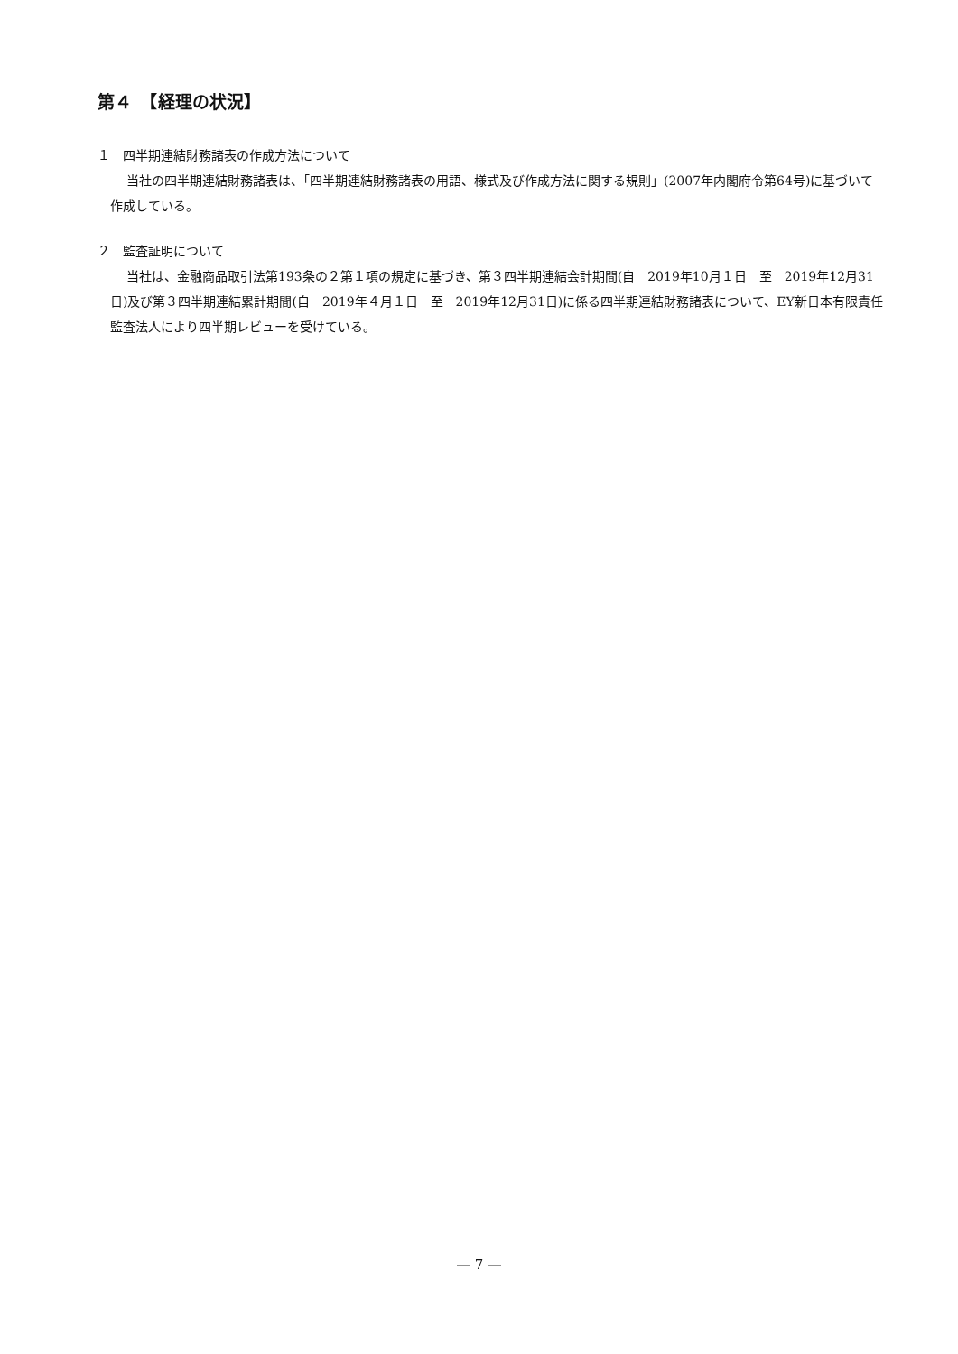第４　【経理の状況】
１　四半期連結財務諸表の作成方法について
当社の四半期連結財務諸表は、「四半期連結財務諸表の用語、様式及び作成方法に関する規則」(2007年内閣府令第64号)に基づいて作成している。
２　監査証明について
当社は、金融商品取引法第193条の２第１項の規定に基づき、第３四半期連結会計期間(自　2019年10月１日　至　2019年12月31日)及び第３四半期連結累計期間(自　2019年４月１日　至　2019年12月31日)に係る四半期連結財務諸表について、EY新日本有限責任監査法人により四半期レビューを受けている。
― 7 ―